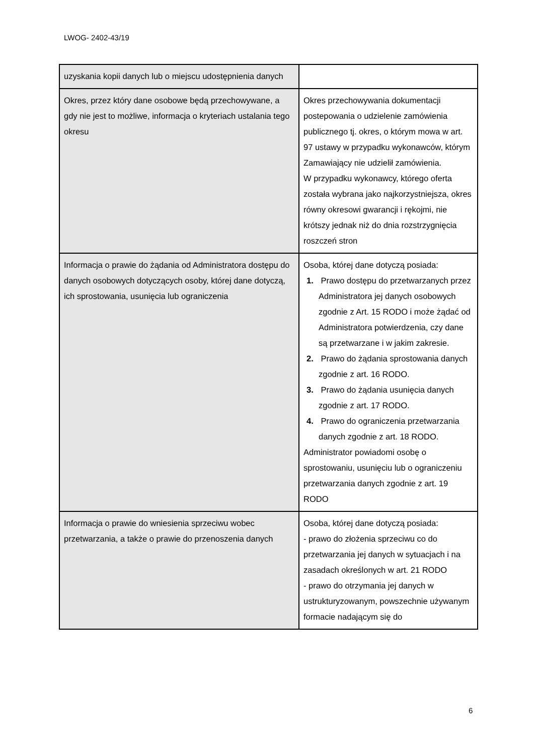LWOG- 2402-43/19
| uzyskania kopii danych lub o miejscu udostępnienia danych | |
| Okres, przez który dane osobowe będą przechowywane, a gdy nie jest to możliwe, informacja o kryteriach ustalania tego okresu | Okres przechowywania dokumentacji postepowania o udzielenie zamówienia publicznego tj. okres, o którym mowa w art. 97 ustawy w przypadku wykonawców, którym Zamawiający nie udzielił zamówienia. W przypadku wykonawcy, którego oferta została wybrana jako najkorzystniejsza, okres równy okresowi gwarancji i rękojmi, nie krótszy jednak niż do dnia rozstrzygnięcia roszczeń stron |
| Informacja o prawie do żądania od Administratora dostępu do danych osobowych dotyczących osoby, której dane dotyczą, ich sprostowania, usunięcia lub ograniczenia | Osoba, której dane dotyczą posiada: 1. Prawo dostępu do przetwarzanych przez Administratora jej danych osobowych zgodnie z Art. 15 RODO i może żądać od Administratora potwierdzenia, czy dane są przetwarzane i w jakim zakresie. 2. Prawo do żądania sprostowania danych zgodnie z art. 16 RODO. 3. Prawo do żądania usunięcia danych zgodnie z art. 17 RODO. 4. Prawo do ograniczenia przetwarzania danych zgodnie z art. 18 RODO. Administrator powiadomi osobę o sprostowaniu, usunięciu lub o ograniczeniu przetwarzania danych zgodnie z art. 19 RODO |
| Informacja o prawie do wniesienia sprzeciwu wobec przetwarzania, a także o prawie do przenoszenia danych | Osoba, której dane dotyczą posiada: - prawo do złożenia sprzeciwu co do przetwarzania jej danych w sytuacjach i na zasadach określonych w art. 21 RODO - prawo do otrzymania jej danych w ustrukturyzowanym, powszechnie używanym formacie nadającym się do |
6